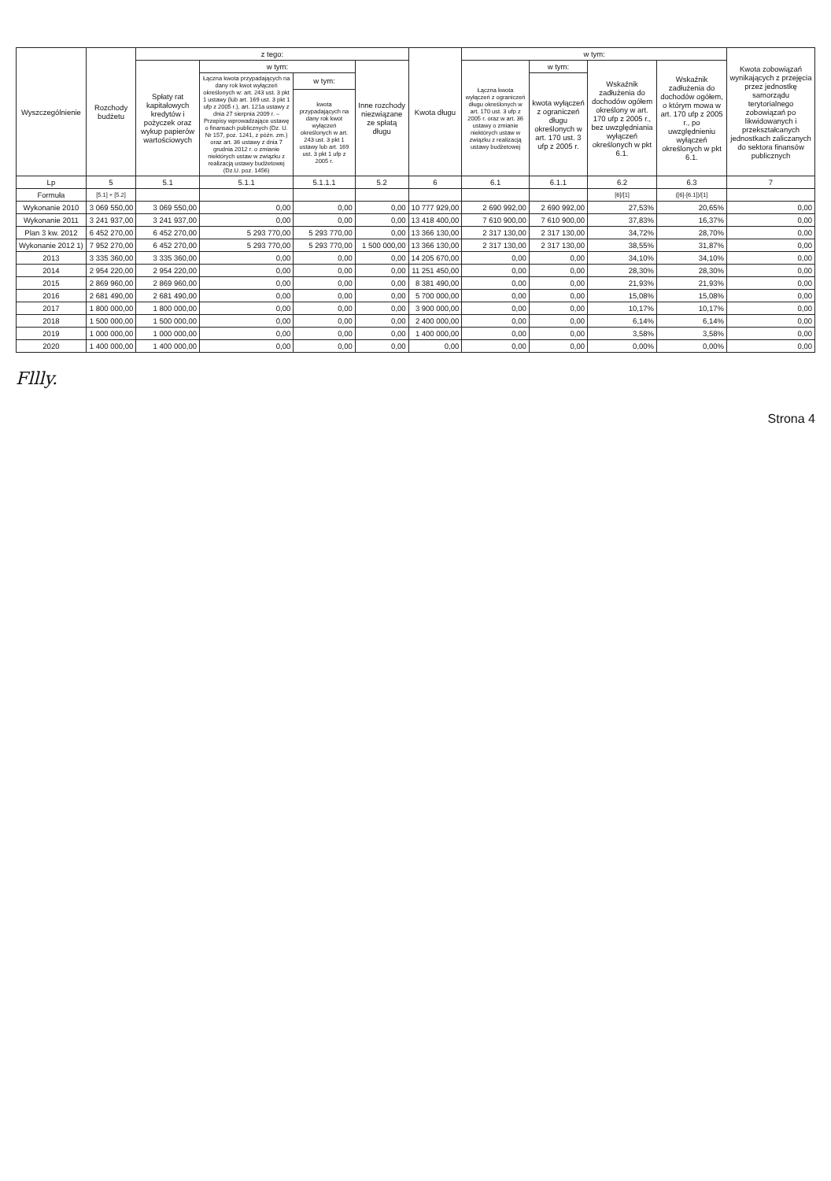| Wyszczególnienie | Rozchody budżetu | z tego: | | | | Kwota długu | w tym: | | | | Kwota zobowiązań wynikających z przejęcia przez jednostkę samorządu terytorialnego zobowiązań po likwidowanych i przekształcanych jednostkach zaliczanych do sektora finansów publicznych |
| --- | --- | --- | --- | --- | --- | --- | --- | --- | --- | --- | --- |
| | | Spłaty rat kapitałowych kredytów i pożyczek oraz wykup papierów wartościowych | w tym: | | Inne rozchody niezwiązane ze spłatą długu | | Łączna kwota wyłączeń z ograniczeń długu określonych w art. 170 ust. 3 ufp z 2005 r. oraz w art. 36 ustawy o zmianie niektórych ustaw w związku z realizacją ustawy budżetowej | w tym: | Wskaźnik zadłużenia do dochodów ogółem określony w art. 170 ufp z 2005 r., bez uwzględniania wyłączeń określonych w pkt 6.1. | Wskaźnik zadłużenia do dochodów ogółem, o którym mowa w art. 170 ufp z 2005 r., po uwzględnieniu wyłączeń określonych w pkt 6.1. | |
| | | | Łączna kwota przypadających na dany rok kwot wyłączeń określonych w: art. 243 ust. 3 pkt 1 ustawy (lub art. 169 ust. 3 pkt 1 ufp z 2005 r.), art. 121a ustawy z dnia 27 sierpnia 2009 r. – Przepisy wprowadzające ustawę o finansach publicznych (Dz. U. Nr 157, poz. 1241, z późn. zm.) oraz art. 36 ustawy z dnia 7 grudnia 2012 r. o zmianie niektórych ustaw w związku z realizacją ustawy budżetowej (Dz.U. poz. 1456) | w tym: | | | | kwota wyłączeń z ograniczeń długu określonych w art. 170 ust. 3 ufp z 2005 r. | | | |
| | | | | kwota przypadających na dany rok kwot wyłączeń określonych w art. 243 ust. 3 pkt 1 ustawy lub art. 169 ust. 3 pkt 1 ufp z 2005 r. | | | | | | | |
| Lp | 5 | 5.1 | 5.1.1 | 5.1.1.1 | 5.2 | 6 | 6.1 | 6.1.1 | 6.2 | 6.3 | 7 |
| Formuła | [5.1] + [5.2] | | | | | | | | [6]/[1] | ([6]-[6.1])/[1] | |
| Wykonanie 2010 | 3 069 550,00 | 3 069 550,00 | 0,00 | 0,00 | 0,00 | 10 777 929,00 | 2 690 992,00 | 2 690 992,00 | 27,53% | 20,65% | 0,00 |
| Wykonanie 2011 | 3 241 937,00 | 3 241 937,00 | 0,00 | 0,00 | 0,00 | 13 418 400,00 | 7 610 900,00 | 7 610 900,00 | 37,83% | 16,37% | 0,00 |
| Plan 3 kw. 2012 | 6 452 270,00 | 6 452 270,00 | 5 293 770,00 | 5 293 770,00 | 0,00 | 13 366 130,00 | 2 317 130,00 | 2 317 130,00 | 34,72% | 28,70% | 0,00 |
| Wykonanie 2012 1) | 7 952 270,00 | 6 452 270,00 | 5 293 770,00 | 5 293 770,00 | 1 500 000,00 | 13 366 130,00 | 2 317 130,00 | 2 317 130,00 | 38,55% | 31,87% | 0,00 |
| 2013 | 3 335 360,00 | 3 335 360,00 | 0,00 | 0,00 | 0,00 | 14 205 670,00 | 0,00 | 0,00 | 34,10% | 34,10% | 0,00 |
| 2014 | 2 954 220,00 | 2 954 220,00 | 0,00 | 0,00 | 0,00 | 11 251 450,00 | 0,00 | 0,00 | 28,30% | 28,30% | 0,00 |
| 2015 | 2 869 960,00 | 2 869 960,00 | 0,00 | 0,00 | 0,00 | 8 381 490,00 | 0,00 | 0,00 | 21,93% | 21,93% | 0,00 |
| 2016 | 2 681 490,00 | 2 681 490,00 | 0,00 | 0,00 | 0,00 | 5 700 000,00 | 0,00 | 0,00 | 15,08% | 15,08% | 0,00 |
| 2017 | 1 800 000,00 | 1 800 000,00 | 0,00 | 0,00 | 0,00 | 3 900 000,00 | 0,00 | 0,00 | 10,17% | 10,17% | 0,00 |
| 2018 | 1 500 000,00 | 1 500 000,00 | 0,00 | 0,00 | 0,00 | 2 400 000,00 | 0,00 | 0,00 | 6,14% | 6,14% | 0,00 |
| 2019 | 1 000 000,00 | 1 000 000,00 | 0,00 | 0,00 | 0,00 | 1 400 000,00 | 0,00 | 0,00 | 3,58% | 3,58% | 0,00 |
| 2020 | 1 400 000,00 | 1 400 000,00 | 0,00 | 0,00 | 0,00 | 0,00 | 0,00 | 0,00 | 0,00% | 0,00% | 0,00 |
Fllly.
Strona 4